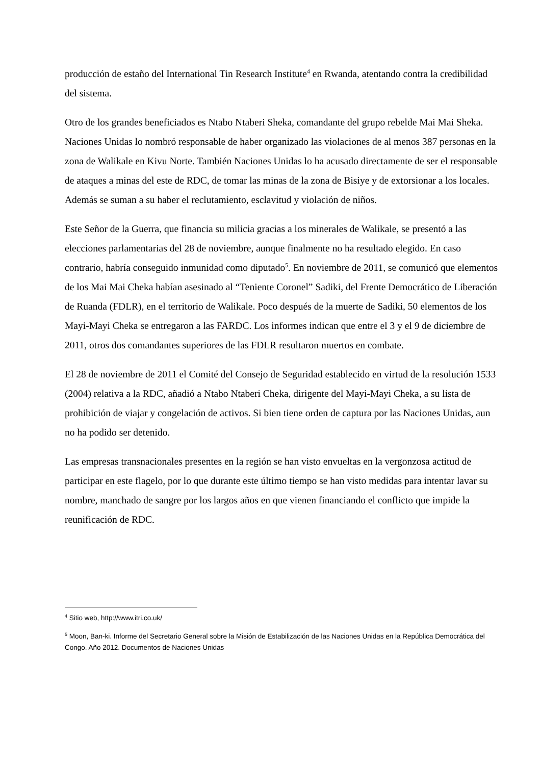producción de estaño del International Tin Research Institute<sup>4</sup> en Rwanda, atentando contra la credibilidad del sistema.
Otro de los grandes beneficiados es Ntabo Ntaberi Sheka, comandante del grupo rebelde Mai Mai Sheka. Naciones Unidas lo nombró responsable de haber organizado las violaciones de al menos 387 personas en la zona de Walikale en Kivu Norte. También Naciones Unidas lo ha acusado directamente de ser el responsable de ataques a minas del este de RDC, de tomar las minas de la zona de Bisiye y de extorsionar a los locales. Además se suman a su haber el reclutamiento, esclavitud y violación de niños.
Este Señor de la Guerra, que financia su milicia gracias a los minerales de Walikale, se presentó a las elecciones parlamentarias del 28 de noviembre, aunque finalmente no ha resultado elegido. En caso contrario, habría conseguido inmunidad como diputado<sup>5</sup>. En noviembre de 2011, se comunicó que elementos de los Mai Mai Cheka habían asesinado al “Teniente Coronel” Sadiki, del Frente Democrático de Liberación de Ruanda (FDLR), en el territorio de Walikale. Poco después de la muerte de Sadiki, 50 elementos de los Mayi-Mayi Cheka se entregaron a las FARDC. Los informes indican que entre el 3 y el 9 de diciembre de 2011, otros dos comandantes superiores de las FDLR resultaron muertos en combate.
El 28 de noviembre de 2011 el Comité del Consejo de Seguridad establecido en virtud de la resolución 1533 (2004) relativa a la RDC, añadió a Ntabo Ntaberi Cheka, dirigente del Mayi-Mayi Cheka, a su lista de prohibición de viajar y congelación de activos. Si bien tiene orden de captura por las Naciones Unidas, aun no ha podido ser detenido.
Las empresas transnacionales presentes en la región se han visto envueltas en la vergonzosa actitud de participar en este flagelo, por lo que durante este último tiempo se han visto medidas para intentar lavar su nombre, manchado de sangre por los largos años en que vienen financiando el conflicto que impide la reunificación de RDC.
<sup>4</sup> Sitio web, http://www.itri.co.uk/
<sup>5</sup> Moon, Ban-ki. Informe del Secretario General sobre la Misión de Estabilización de las Naciones Unidas en la República Democrática del Congo. Año 2012. Documentos de Naciones Unidas